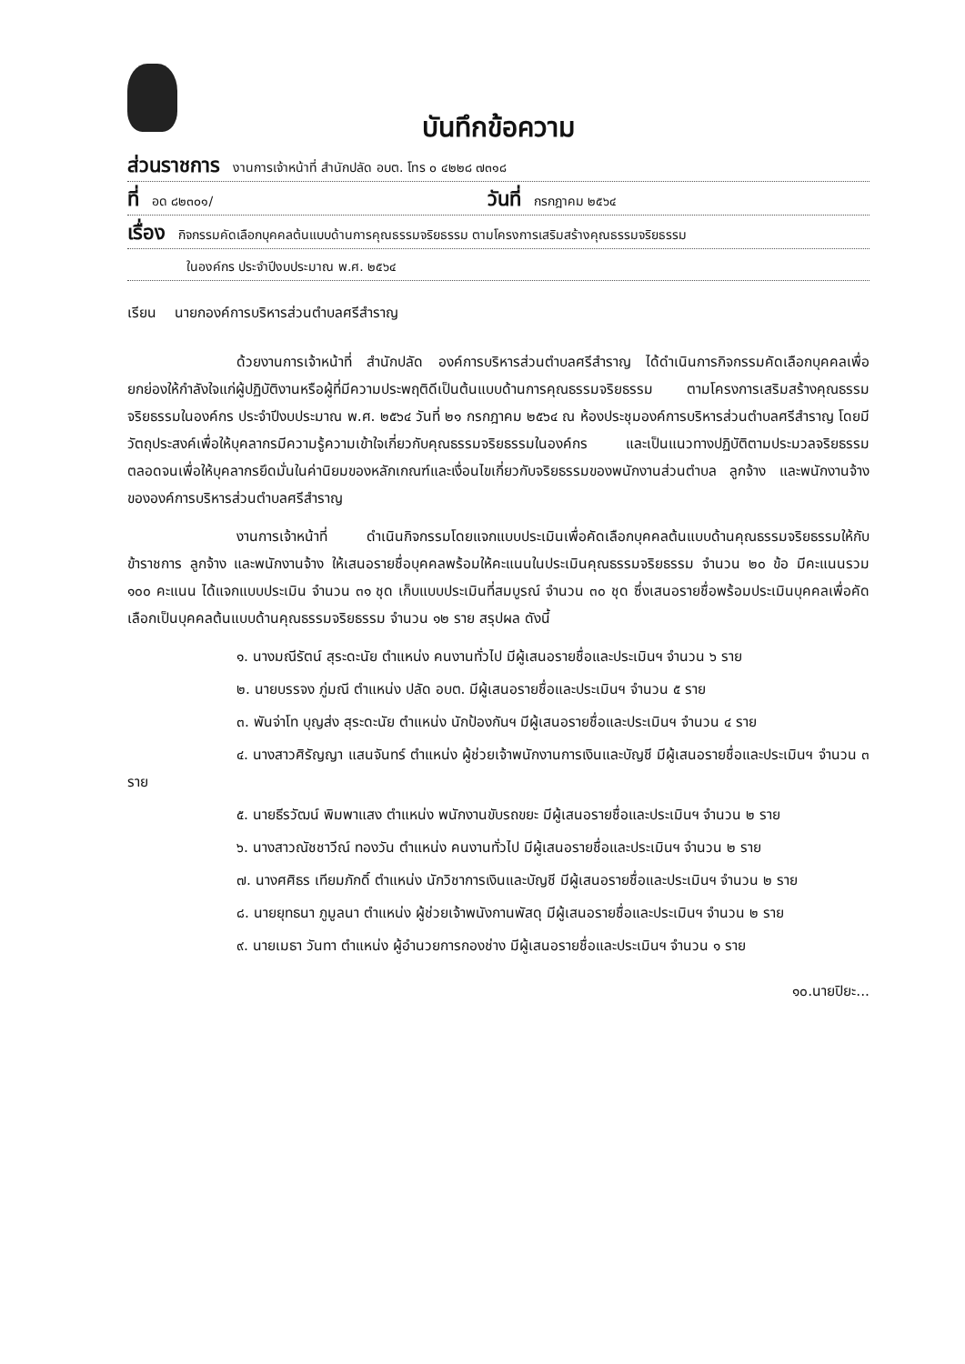บันทึกข้อความ
ส่วนราชการ งานการเจ้าหน้าที่ สำนักปลัด อบต. โทร ๐ ๔๒๒๘ ๗๓๑๘
ที่ อด ๘๒๓๐๑/ วันที่ กรกฎาคม ๒๕๖๔
เรื่อง กิจกรรมคัดเลือกบุคคลต้นแบบด้านการคุณธรรมจริยธรรม ตามโครงการเสริมสร้างคุณธรรมจริยธรรม
ในองค์กร ประจำปีงบประมาณ พ.ศ. ๒๕๖๔
เรียน นายกองค์การบริหารส่วนตำบลศรีสำราญ
ด้วยงานการเจ้าหน้าที่ สำนักปลัด องค์การบริหารส่วนตำบลศรีสำราญ ได้ดำเนินการกิจกรรมคัดเลือกบุคคลเพื่อยกย่องให้กำลังใจแก่ผู้ปฏิบัติงานหรือผู้ที่มีความประพฤติดีเป็นต้นแบบด้านการคุณธรรมจริยธรรม ตามโครงการเสริมสร้างคุณธรรมจริยธรรมในองค์กร ประจำปีงบประมาณ พ.ศ. ๒๕๖๔ วันที่ ๒๑ กรกฎาคม ๒๕๖๔ ณ ห้องประชุมองค์การบริหารส่วนตำบลศรีสำราญ โดยมีวัตถุประสงค์เพื่อให้บุคลากรมีความรู้ความเข้าใจเกี่ยวกับคุณธรรมจริยธรรมในองค์กร และเป็นแนวทางปฏิบัติตามประมวลจริยธรรม ตลอดจนเพื่อให้บุคลากรยึดมั่นในค่านิยมของหลักเกณฑ์และเงื่อนไขเกี่ยวกับจริยธรรมของพนักงานส่วนตำบล ลูกจ้าง และพนักงานจ้าง ขององค์การบริหารส่วนตำบลศรีสำราญ
งานการเจ้าหน้าที่ ดำเนินกิจกรรมโดยแจกแบบประเมินเพื่อคัดเลือกบุคคลต้นแบบด้านคุณธรรมจริยธรรมให้กับข้าราชการ ลูกจ้าง และพนักงานจ้าง ให้เสนอรายชื่อบุคคลพร้อมให้คะแนนในประเมินคุณธรรมจริยธรรม จำนวน ๒๐ ข้อ มีคะแนนรวม ๑๐๐ คะแนน ได้แจกแบบประเมิน จำนวน ๓๑ ชุด เก็บแบบประเมินที่สมบูรณ์ จำนวน ๓๐ ชุด ซึ่งเสนอรายชื่อพร้อมประเมินบุคคลเพื่อคัดเลือกเป็นบุคคลต้นแบบด้านคุณธรรมจริยธรรม จำนวน ๑๒ ราย สรุปผล ดังนี้
๑. นางมณีรัตน์ สุระดะนัย ตำแหน่ง คนงานทั่วไป มีผู้เสนอรายชื่อและประเมินฯ จำนวน ๖ ราย
๒. นายบรรจง ภู่มณี ตำแหน่ง ปลัด อบต. มีผู้เสนอรายชื่อและประเมินฯ จำนวน ๕ ราย
๓. พันจ่าโท บุญส่ง สุระดะนัย ตำแหน่ง นักป้องกันฯ มีผู้เสนอรายชื่อและประเมินฯ จำนวน ๔ ราย
๔. นางสาวศิรัญญา แสนจันทร์ ตำแหน่ง ผู้ช่วยเจ้าพนักงานการเงินและบัญชี มีผู้เสนอรายชื่อและประเมินฯ จำนวน ๓ ราย
๕. นายธีรวัฒน์ พิมพาแสง ตำแหน่ง พนักงานขับรถขยะ มีผู้เสนอรายชื่อและประเมินฯ จำนวน ๒ ราย
๖. นางสาวณัชชาวีณ์ ทองวัน ตำแหน่ง คนงานทั่วไป มีผู้เสนอรายชื่อและประเมินฯ จำนวน ๒ ราย
๗. นางศศิธร เทียมภักดิ์ ตำแหน่ง นักวิชาการเงินและบัญชี มีผู้เสนอรายชื่อและประเมินฯ จำนวน ๒ ราย
๘. นายยุทธนา ภูมูลนา ตำแหน่ง ผู้ช่วยเจ้าพนังกานพัสดุ มีผู้เสนอรายชื่อและประเมินฯ จำนวน ๒ ราย
๙. นายเมธา วันทา ตำแหน่ง ผู้อำนวยการกองช่าง มีผู้เสนอรายชื่อและประเมินฯ จำนวน ๑ ราย
๑๐.นายปิยะ...